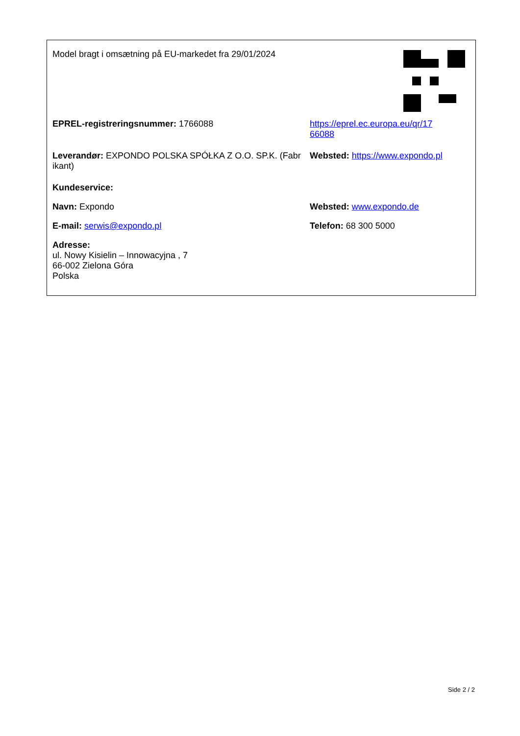Model bragt i omsætning på EU-markedet fra 29/01/2024
EPREL-registreringsnummer: 1766088 https://eprel.ec.europa.eu/qr/17
66088
Leverandør: EXPONDO POLSKA SPÓŁKA Z O.O. SP.K. (Fabr ikant)
Websted: https://www.expondo.pl
Kundeservice:
Navn: Expondo Websted: www.expondo.de
E-mail: serwis@expondo.pl Telefon: 68 300 5000
Adresse:
ul. Nowy Kisielin – Innowacyjna , 7
66-002 Zielona Góra
Polska
Side 2 / 2